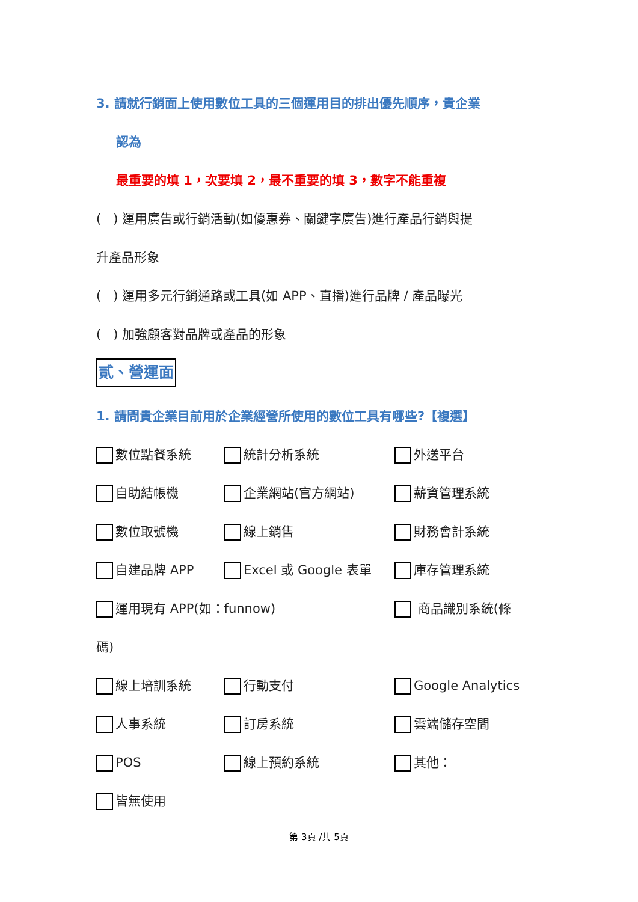3. 請就行銷面上使用數位工具的三個運用目的排出優先順序，貴企業
認為
最重要的填 1，次要填 2，最不重要的填 3，數字不能重複
( ) 運用廣告或行銷活動(如優惠券、關鍵字廣告)進行產品行銷與提
升產品形象
( ) 運用多元行銷通路或工具(如 APP、直播)進行品牌 / 產品曝光
( ) 加強顧客對品牌或產品的形象
貳、營運面
1. 請問貴企業目前用於企業經營所使用的數位工具有哪些?【複選】
數位點餐系統 統計分析系統 外送平台
自助結帳機 企業網站(官方網站) 薪資管理系統
數位取號機 線上銷售 財務會計系統
自建品牌 APP Excel 或 Google 表單 庫存管理系統
運用現有 APP(如：funnow) 商品識別系統(條
碼)
線上培訓系統 行動支付 Google Analytics
人事系統 訂房系統 雲端儲存空間
POS 線上預約系統 其他：
皆無使用
第 3頁 /共 5頁